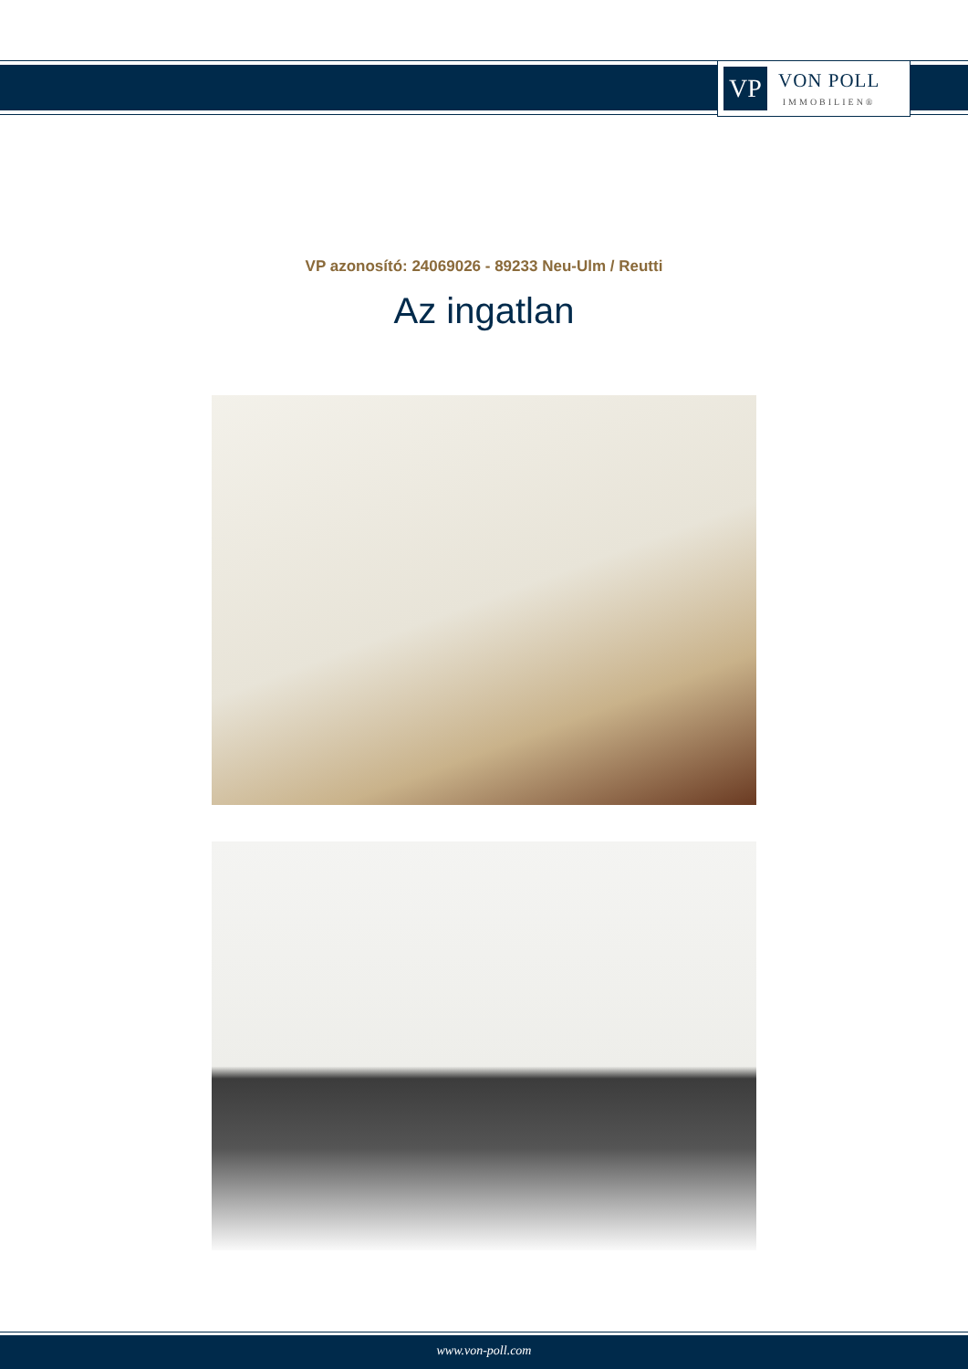VP
VON POLL
IMMOBILIEN®
VP azonosító: 24069026 - 89233 Neu-Ulm / Reutti
Az ingatlan
www.von-poll.com